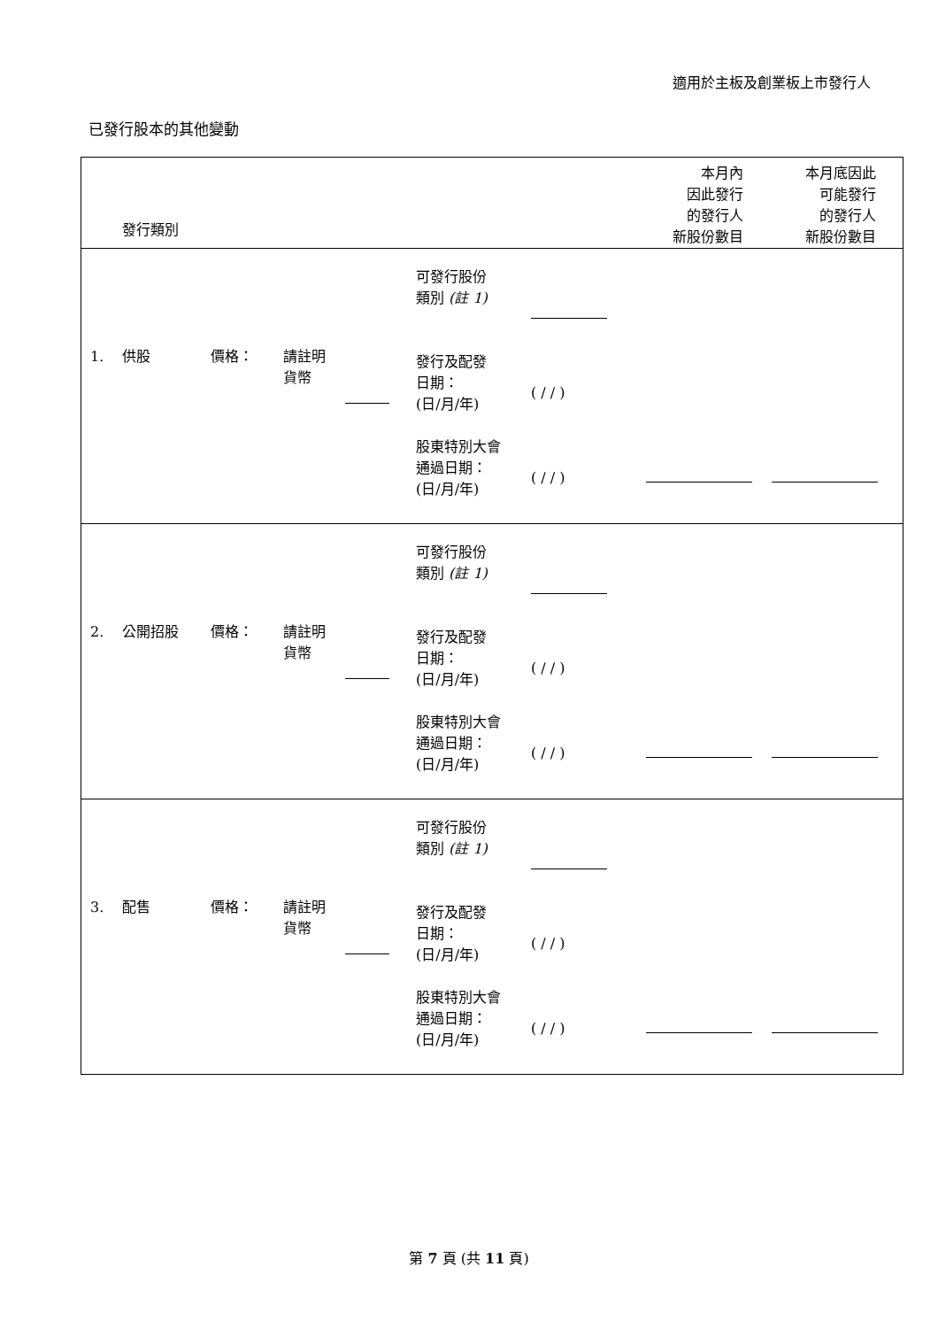適用於主板及創業板上市發行人
已發行股本的其他變動
| 發行類別 | 本月內 因此發行 的發行人 新股份數目 | 本月底因此 可能發行 的發行人 新股份數目 |
| 1. 供股 價格： 請註明 貨幣 可發行股份 類別 (註 1) 發行及配發 日期： (日/月/年) 股東特別大會 通過日期： (日/月/年) ( / / ) ( / / ) | | |
| 2. 公開招股 價格： 請註明 貨幣 可發行股份 類別 (註 1) 發行及配發 日期： (日/月/年) 股東特別大會 通過日期： (日/月/年) ( / / ) ( / / ) | | |
| 3. 配售 價格： 請註明 貨幣 可發行股份 類別 (註 1) 發行及配發 日期： (日/月/年) 股東特別大會 通過日期： (日/月/年) ( / / ) ( / / ) | | |
第 7 頁 (共 11 頁)